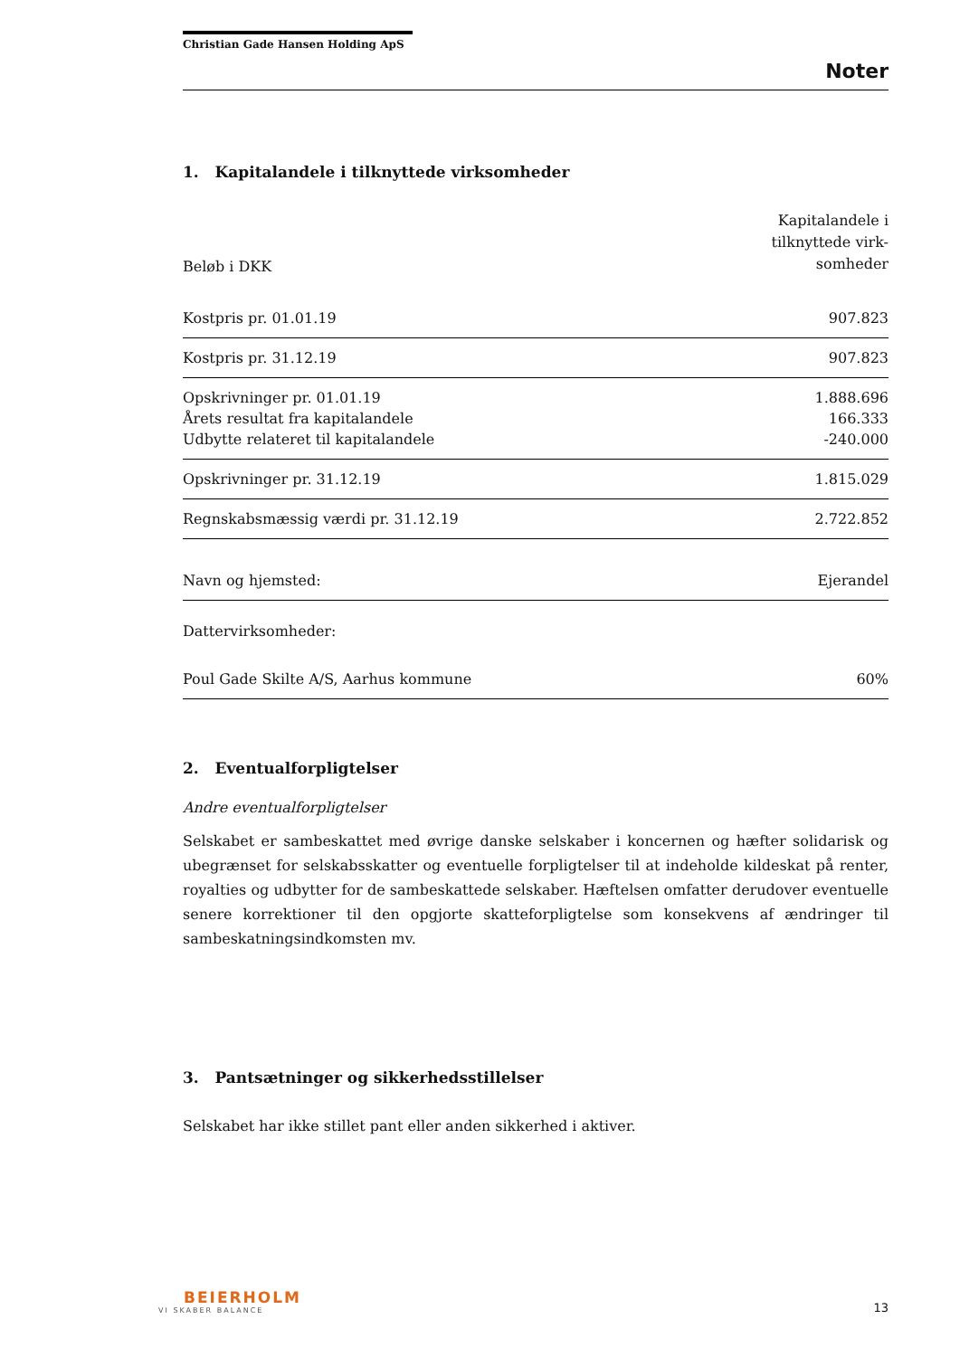Christian Gade Hansen Holding ApS
Noter
1. Kapitalandele i tilknyttede virksomheder
| Beløb i DKK | Kapitalandele i tilknyttede virk- somheder |
| --- | --- |
| Kostpris pr. 01.01.19 | 907.823 |
| Kostpris pr. 31.12.19 | 907.823 |
| Opskrivninger pr. 01.01.19 | 1.888.696 |
| Årets resultat fra kapitalandele | 166.333 |
| Udbytte relateret til kapitalandele | -240.000 |
| Opskrivninger pr. 31.12.19 | 1.815.029 |
| Regnskabsmæssig værdi pr. 31.12.19 | 2.722.852 |
| Navn og hjemsted: | Ejerandel |
| Dattervirksomheder: | |
| Poul Gade Skilte A/S, Aarhus kommune | 60% |
2. Eventualforpligtelser
Andre eventualforpligtelser
Selskabet er sambeskattet med øvrige danske selskaber i koncernen og hæfter solidarisk og ubegrænset for selskabsskatter og eventuelle forpligtelser til at indeholde kildeskat på renter, royalties og udbytter for de sambeskattede selskaber. Hæftelsen omfatter derudover eventuelle senere korrektioner til den opgjorte skatteforpligtelse som konsekvens af ændringer til sambeskatningsindkomsten mv.
3. Pantsætninger og sikkerhedsstillelser
Selskabet har ikke stillet pant eller anden sikkerhed i aktiver.
BEIERHOLM
VI SKABER BALANCE
13